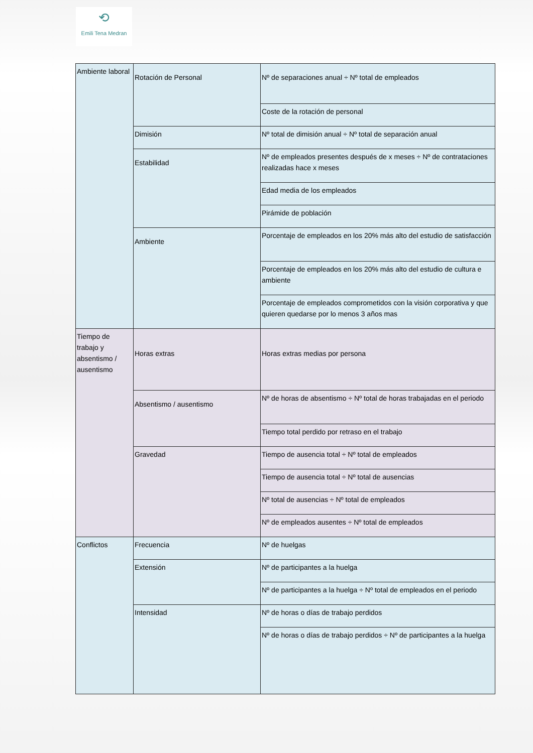⟲
Emili Tena Medran
| Ambiente laboral | Rotación de Personal | Nº de separaciones anual ÷ Nº total de empleados | |
| | | Coste de la rotación de personal | |
| | Dimisión | Nº total de dimisión anual ÷ Nº total de separación anual | |
| | Estabilidad | Nº de empleados presentes después de x meses ÷ Nº de contrataciones realizadas hace x meses | |
| | | Edad media de los empleados | |
| | | Pirámide de población | |
| | Ambiente | Porcentaje de empleados en los 20% más alto del estudio de satisfacción | |
| | | Porcentaje de empleados en los 20% más alto del estudio de cultura e ambiente | |
| | | Porcentaje de empleados comprometidos con la visión corporativa y que quieren quedarse por lo menos 3 años mas | |
| | Tiempo de trabajo y absentismo / ausentismo | Horas extras | Horas extras medias por persona |
| Absentismo / ausentismo | | Nº de horas de absentismo ÷ Nº total de horas trabajadas en el periodo | |
| | | Tiempo total perdido por retraso en el trabajo | |
| Gravedad | | Tiempo de ausencia total ÷ Nº total de empleados | |
| | | Tiempo de ausencia total ÷ Nº total de ausencias | |
| | | Nº total de ausencias ÷ Nº total de empleados | |
| | | Nº de empleados ausentes ÷ Nº total de empleados | |
| Conflictos | Frecuencia | Nº de huelgas | |
| | Extensión | Nº de participantes a la huelga | |
| | | Nº de participantes a la huelga ÷ Nº total de empleados en el periodo | |
| | Intensidad | Nº de horas o días de trabajo perdidos | |
| | | Nº de horas o días de trabajo perdidos ÷ Nº de participantes a la huelga | |